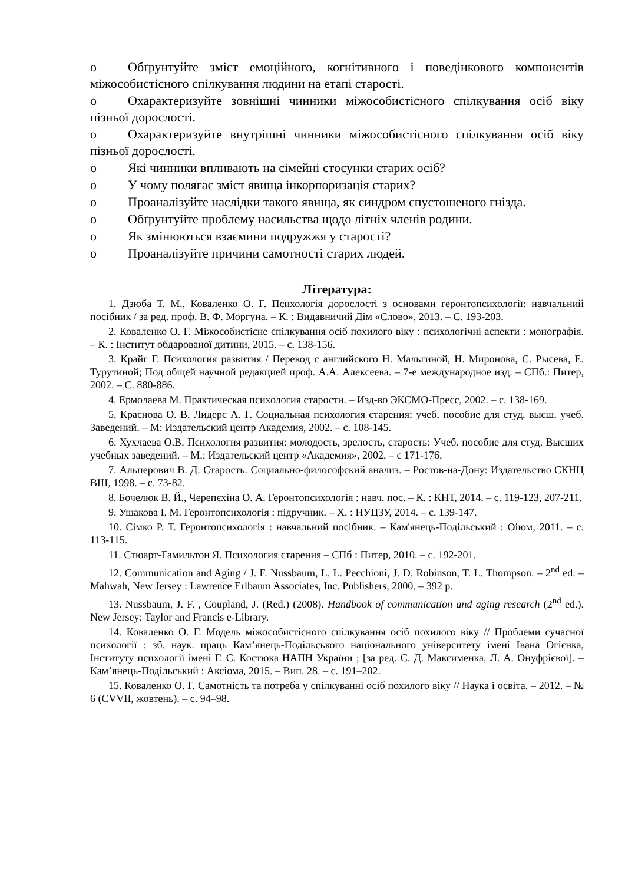o Обґрунтуйте зміст емоційного, когнітивного і поведінкового компонентів міжособистісного спілкування людини на етапі старості.
o Охарактеризуйте зовнішні чинники міжособистісного спілкування осіб віку пізньої дорослості.
o Охарактеризуйте внутрішні чинники міжособистісного спілкування осіб віку пізньої дорослості.
o Які чинники впливають на сімейні стосунки старих осіб?
o У чому полягає зміст явища інкорпоризація старих?
o Проаналізуйте наслідки такого явища, як синдром спустошеного гнізда.
o Обґрунтуйте проблему насильства щодо літніх членів родини.
o Як змінюються взаємини подружжя у старості?
o Проаналізуйте причини самотності старих людей.
Література:
1. Дзюба Т. М., Коваленко О. Г. Психологія дорослості з основами геронтопсихології: навчальний посібник / за ред. проф. В. Ф. Моргуна. – К. : Видавничий Дім «Слово», 2013. – С. 193-203.
2. Коваленко О. Г. Міжособистісне спілкування осіб похилого віку : психологічні аспекти : монографія. – К. : Інститут обдарованої дитини, 2015. – с. 138-156.
3. Крайг Г. Психология развития / Перевод с английского Н. Мальгиной, Н. Миронова, С. Рысева, Е. Турутиной; Под общей научной редакцией проф. А.А. Алексеева. – 7-е международное изд. – СПб.: Питер, 2002. – С. 880-886.
4. Ермолаева М. Практическая психология старости. – Изд-во ЭКСМО-Пресс, 2002. – с. 138-169.
5. Краснова О. В. Лидерс А. Г. Социальная психология старения: учеб. пособие для студ. высш. учеб. Заведений. – М: Издательский центр Академия, 2002. – с. 108-145.
6. Хухлаева О.В. Психология развития: молодость, зрелость, старость: Учеб. пособие для студ. Высших учебных заведений. – М.: Издательский центр «Академия», 2002. – с 171-176.
7. Альперович В. Д. Старость. Социально-философский анализ. – Ростов-на-Дону: Издательство СКНЦ ВШ, 1998. – с. 73-82.
8. Бочелюк В. Й., Черепєхіна О. А. Геронтопсихологія : навч. пос. – К. : КНТ, 2014. – с. 119-123, 207-211.
9. Ушакова І. М. Геронтопсихологія : підручник. – Х. : НУЦЗУ, 2014. – с. 139-147.
10. Сімко Р. Т. Геронтопсихологія : навчальний посібник. – Кам'янець-Подільський : Оіюм, 2011. – с. 113-115.
11. Стюарт-Гамильтон Я. Психология старения – СПб : Питер, 2010. – с. 192-201.
12. Communication and Aging / J. F. Nussbaum, L. L. Pecchioni, J. D. Robinson, T. L. Thompson. – 2<sup>nd</sup> ed. – Mahwah, New Jersey : Lawrence Erlbaum Associates, Inc. Publishers, 2000. – 392 p.
13. Nussbaum, J. F. , Coupland, J. (Red.) (2008). Handbook of communication and aging research (2<sup>nd</sup> ed.). New Jersey: Taylor and Francis e-Library.
14. Коваленко О. Г. Модель міжособистісного спілкування осіб похилого віку // Проблеми сучасної психології : зб. наук. праць Кам’янець-Подільського національного університету імені Івана Огієнка, Інституту психології імені Г. С. Костюка НАПН України ; [за ред. С. Д. Максименка, Л. А. Онуфрієвої]. – Кам’янець-Подільський : Аксіома, 2015. – Вип. 28. – с. 191–202.
15. Коваленко О. Г. Самотність та потреба у спілкуванні осіб похилого віку // Наука і освіта. – 2012. – № 6 (CVVII, жовтень). – с. 94–98.